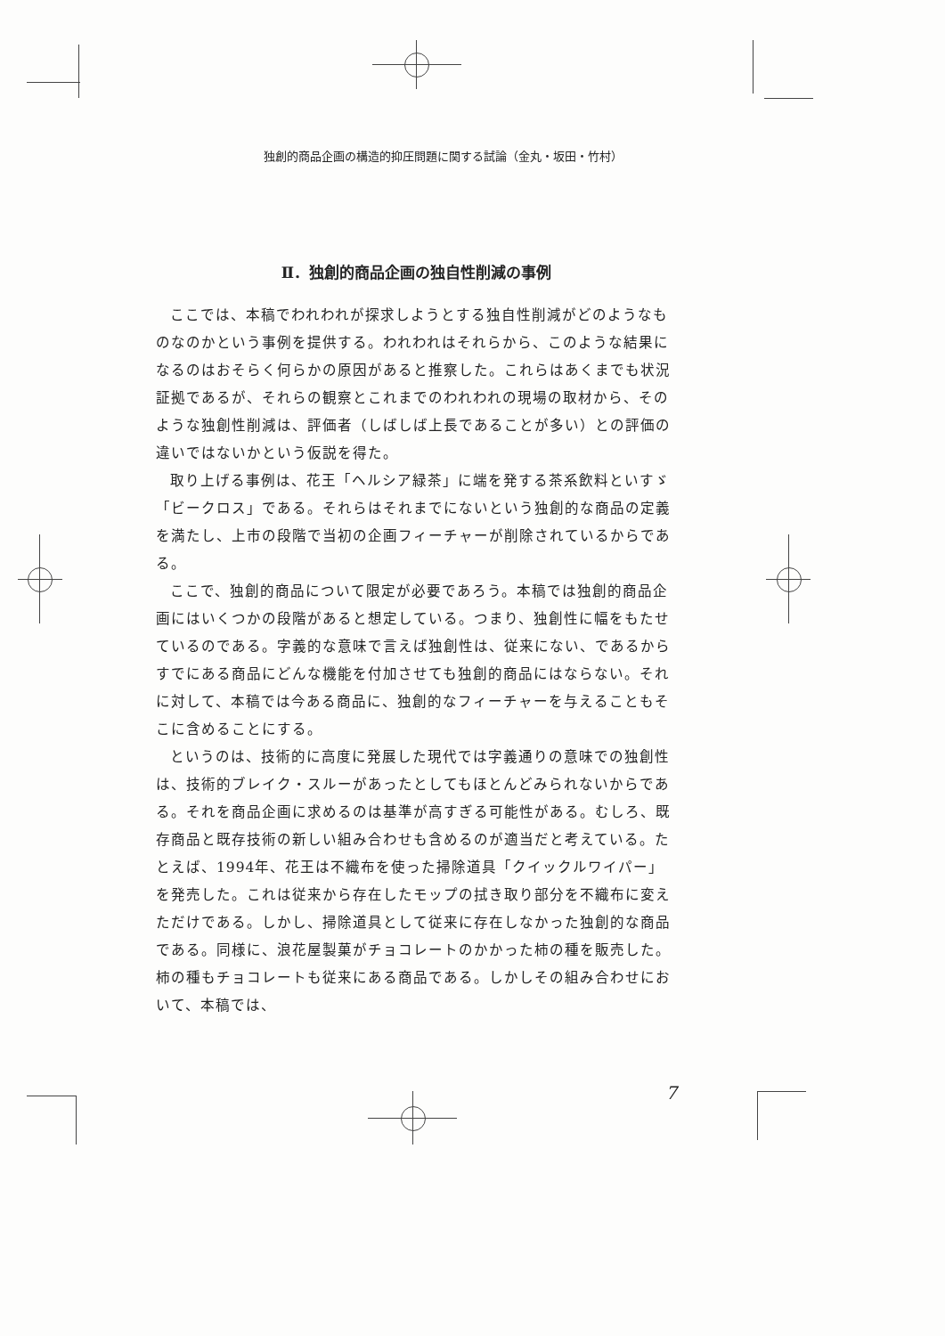独創的商品企画の構造的抑圧問題に関する試論（金丸・坂田・竹村）
Ⅱ．独創的商品企画の独自性削減の事例
ここでは、本稿でわれわれが探求しようとする独自性削減がどのようなものなのかという事例を提供する。われわれはそれらから、このような結果になるのはおそらく何らかの原因があると推察した。これらはあくまでも状況証拠であるが、それらの観察とこれまでのわれわれの現場の取材から、そのような独創性削減は、評価者（しばしば上長であることが多い）との評価の違いではないかという仮説を得た。
取り上げる事例は、花王「ヘルシア緑茶」に端を発する茶系飲料といすゞ「ビークロス」である。それらはそれまでにないという独創的な商品の定義を満たし、上市の段階で当初の企画フィーチャーが削除されているからである。
ここで、独創的商品について限定が必要であろう。本稿では独創的商品企画にはいくつかの段階があると想定している。つまり、独創性に幅をもたせているのである。字義的な意味で言えば独創性は、従来にない、であるからすでにある商品にどんな機能を付加させても独創的商品にはならない。それに対して、本稿では今ある商品に、独創的なフィーチャーを与えることもそこに含めることにする。
というのは、技術的に高度に発展した現代では字義通りの意味での独創性は、技術的ブレイク・スルーがあったとしてもほとんどみられないからである。それを商品企画に求めるのは基準が高すぎる可能性がある。むしろ、既存商品と既存技術の新しい組み合わせも含めるのが適当だと考えている。たとえば、1994年、花王は不織布を使った掃除道具「クイックルワイパー」を発売した。これは従来から存在したモップの拭き取り部分を不織布に変えただけである。しかし、掃除道具として従来に存在しなかった独創的な商品である。同様に、浪花屋製菓がチョコレートのかかった柿の種を販売した。柿の種もチョコレートも従来にある商品である。しかしその組み合わせにおいて、本稿では、
7